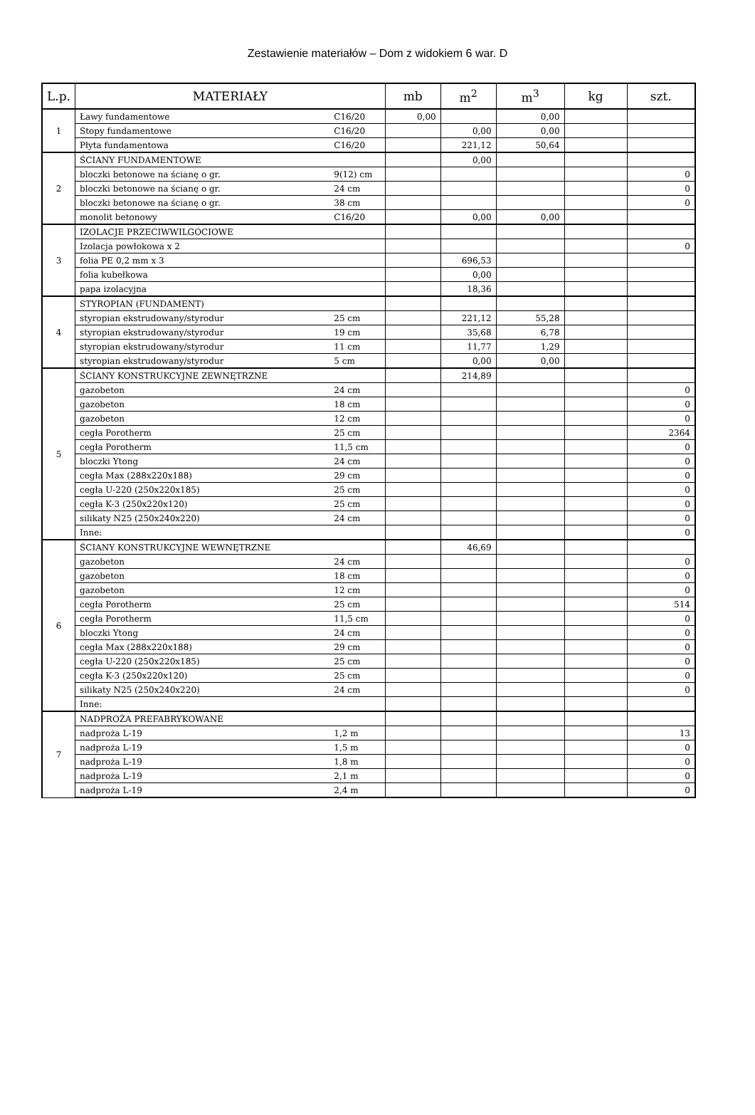Zestawienie materiałów – Dom z widokiem 6 war. D
| L.p. | MATERIAŁY | | mb | m<sup>2</sup> | m<sup>3</sup> | kg | szt. |
| --- | --- | --- | --- | --- | --- | --- | --- |
| 1 | Ławy fundamentowe | C16/20 | 0,00 | | 0,00 | | |
| | Stopy fundamentowe | C16/20 | | 0,00 | 0,00 | | |
| | Płyta fundamentowa | C16/20 | | 221,12 | 50,64 | | |
| 2 | ŚCIANY FUNDAMENTOWE | | | 0,00 | | | |
| | bloczki betonowe na ścianę o gr. | 9(12) cm | | | | | 0 |
| | bloczki betonowe na ścianę o gr. | 24 cm | | | | | 0 |
| | bloczki betonowe na ścianę o gr. | 38 cm | | | | | 0 |
| | monolit betonowy | C16/20 | | 0,00 | 0,00 | | |
| 3 | IZOLACJE PRZECIWWILGOCIOWE | | | | | | |
| | Izolacja powłokowa x 2 | | | | | | 0 |
| | folia PE 0,2 mm x 3 | | | 696,53 | | | |
| | folia kubełkowa | | | 0,00 | | | |
| | papa izolacyjna | | | 18,36 | | | |
| 4 | STYROPIAN (FUNDAMENT) | | | | | | |
| | styropian ekstrudowany/styrodur | 25 cm | | 221,12 | 55,28 | | |
| | styropian ekstrudowany/styrodur | 19 cm | | 35,68 | 6,78 | | |
| | styropian ekstrudowany/styrodur | 11 cm | | 11,77 | 1,29 | | |
| | styropian ekstrudowany/styrodur | 5 cm | | 0,00 | 0,00 | | |
| 5 | ŚCIANY KONSTRUKCYJNE ZEWNĘTRZNE | | | 214,89 | | | |
| | gazobeton | 24 cm | | | | | 0 |
| | gazobeton | 18 cm | | | | | 0 |
| | gazobeton | 12 cm | | | | | 0 |
| | cegła Porotherm | 25 cm | | | | | 2364 |
| | cegła Porotherm | 11,5 cm | | | | | 0 |
| | bloczki Ytong | 24 cm | | | | | 0 |
| | cegła Max (288x220x188) | 29 cm | | | | | 0 |
| | cegła U-220 (250x220x185) | 25 cm | | | | | 0 |
| | cegła K-3 (250x220x120) | 25 cm | | | | | 0 |
| | silikaty N25 (250x240x220) | 24 cm | | | | | 0 |
| | Inne: | | | | | | 0 |
| 6 | ŚCIANY KONSTRUKCYJNE WEWNĘTRZNE | | | 46,69 | | | |
| | gazobeton | 24 cm | | | | | 0 |
| | gazobeton | 18 cm | | | | | 0 |
| | gazobeton | 12 cm | | | | | 0 |
| | cegła Porotherm | 25 cm | | | | | 514 |
| | cegła Porotherm | 11,5 cm | | | | | 0 |
| | bloczki Ytong | 24 cm | | | | | 0 |
| | cegła Max (288x220x188) | 29 cm | | | | | 0 |
| | cegła U-220 (250x220x185) | 25 cm | | | | | 0 |
| | cegła K-3 (250x220x120) | 25 cm | | | | | 0 |
| | silikaty N25 (250x240x220) | 24 cm | | | | | 0 |
| | Inne: | | | | | | |
| 7 | NADPROŻA PREFABRYKOWANE | | | | | | |
| | nadproża L-19 | 1,2 m | | | | | 13 |
| | nadproża L-19 | 1,5 m | | | | | 0 |
| | nadproża L-19 | 1,8 m | | | | | 0 |
| | nadproża L-19 | 2,1 m | | | | | 0 |
| | nadproża L-19 | 2,4 m | | | | | 0 |